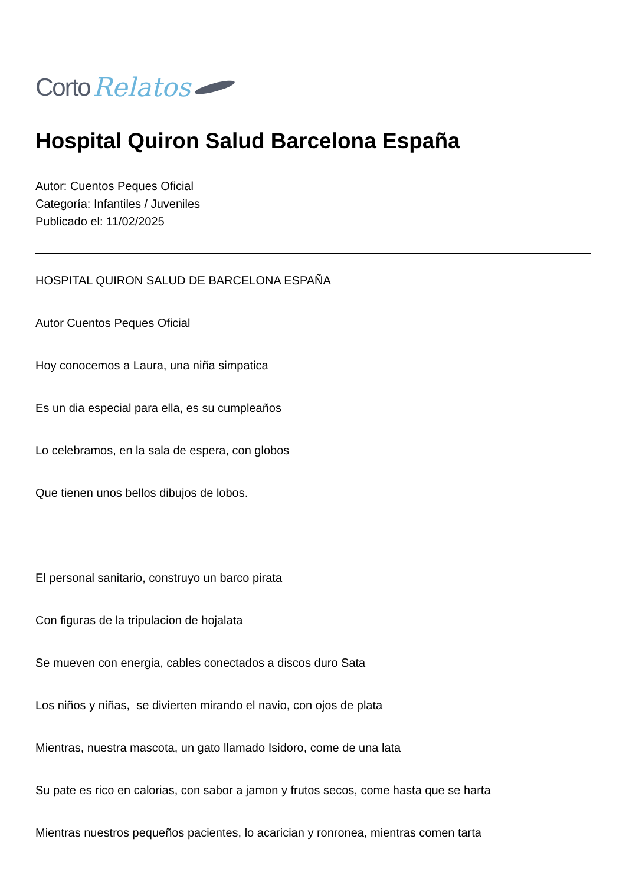Corto Relatos
Hospital Quiron Salud Barcelona España
Autor: Cuentos Peques Oficial
Categoría: Infantiles / Juveniles
Publicado el: 11/02/2025
HOSPITAL QUIRON SALUD DE BARCELONA ESPAÑA
Autor Cuentos Peques Oficial
Hoy conocemos a Laura, una niña simpatica
Es un dia especial para ella, es su cumpleaños
Lo celebramos, en la sala de espera, con globos
Que tienen unos bellos dibujos de lobos.
El personal sanitario, construyo un barco pirata
Con figuras de la tripulacion de hojalata
Se mueven con energia, cables conectados a discos duro Sata
Los niños y niñas, se divierten mirando el navio, con ojos de plata
Mientras, nuestra mascota, un gato llamado Isidoro, come de una lata
Su pate es rico en calorias, con sabor a jamon y frutos secos, come hasta que se harta
Mientras nuestros pequeños pacientes, lo acarician y ronronea, mientras comen tarta